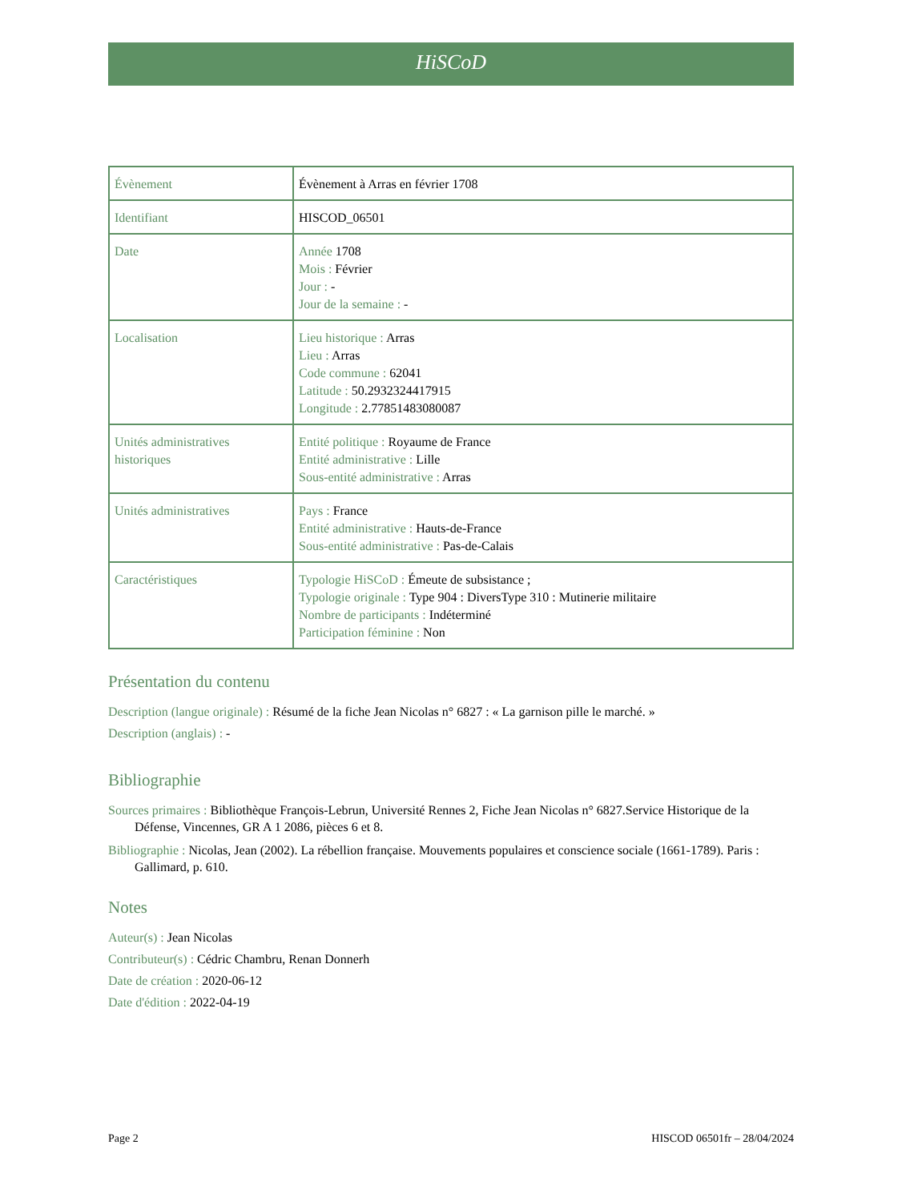HiSCoD
| Évènement | Évènement à Arras en février 1708 |
| Identifiant | HISCOD_06501 |
| Date | Année 1708 Mois : Février Jour : - Jour de la semaine : - |
| Localisation | Lieu historique : Arras Lieu : Arras Code commune : 62041 Latitude : 50.2932324417915 Longitude : 2.77851483080087 |
| Unités administratives historiques | Entité politique : Royaume de France Entité administrative : Lille Sous-entité administrative : Arras |
| Unités administratives | Pays : France Entité administrative : Hauts-de-France Sous-entité administrative : Pas-de-Calais |
| Caractéristiques | Typologie HiSCoD : Émeute de subsistance ; Typologie originale : Type 904 : DiversType 310 : Mutinerie militaire Nombre de participants : Indéterminé Participation féminine : Non |
Présentation du contenu
Description (langue originale) : Résumé de la fiche Jean Nicolas n° 6827 : « La garnison pille le marché. »
Description (anglais) : -
Bibliographie
Sources primaires : Bibliothèque François-Lebrun, Université Rennes 2, Fiche Jean Nicolas n° 6827.Service Historique de la Défense, Vincennes, GR A 1 2086, pièces 6 et 8.
Bibliographie : Nicolas, Jean (2002). La rébellion française. Mouvements populaires et conscience sociale (1661-1789). Paris : Gallimard, p. 610.
Notes
Auteur(s) : Jean Nicolas
Contributeur(s) : Cédric Chambru, Renan Donnerh
Date de création : 2020-06-12
Date d'édition : 2022-04-19
Page 2 HISCOD 06501fr – 28/04/2024